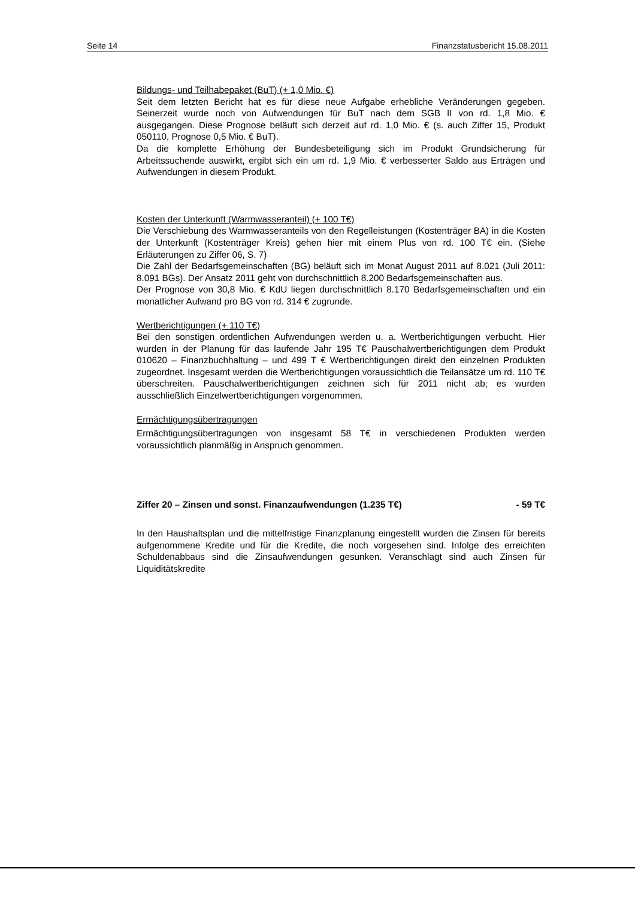Seite 14 Finanzstatusbericht 15.08.2011
Bildungs- und Teilhabepaket (BuT) (+ 1,0 Mio. €)
Seit dem letzten Bericht hat es für diese neue Aufgabe erhebliche Veränderungen gegeben. Seinerzeit wurde noch von Aufwendungen für BuT nach dem SGB II von rd. 1,8 Mio. € ausgegangen. Diese Prognose beläuft sich derzeit auf rd. 1,0 Mio. € (s. auch Ziffer 15, Produkt 050110, Prognose 0,5 Mio. € BuT).
Da die komplette Erhöhung der Bundesbeteiligung sich im Produkt Grundsicherung für Arbeitssuchende auswirkt, ergibt sich ein um rd. 1,9 Mio. € verbesserter Saldo aus Erträgen und Aufwendungen in diesem Produkt.
Kosten der Unterkunft (Warmwasseranteil) (+ 100 T€)
Die Verschiebung des Warmwasseranteils von den Regelleistungen (Kostenträger BA) in die Kosten der Unterkunft (Kostenträger Kreis) gehen hier mit einem Plus von rd. 100 T€ ein. (Siehe Erläuterungen zu Ziffer 06, S. 7)
Die Zahl der Bedarfsgemeinschaften (BG) beläuft sich im Monat August 2011 auf 8.021 (Juli 2011: 8.091 BGs). Der Ansatz 2011 geht von durchschnittlich 8.200 Bedarfsgemeinschaften aus.
Der Prognose von 30,8 Mio. € KdU liegen durchschnittlich 8.170 Bedarfsgemeinschaften und ein monatlicher Aufwand pro BG von rd. 314 € zugrunde.
Wertberichtigungen (+ 110 T€)
Bei den sonstigen ordentlichen Aufwendungen werden u. a. Wertberichtigungen verbucht. Hier wurden in der Planung für das laufende Jahr 195 T€ Pauschalwertberichtigungen dem Produkt 010620 – Finanzbuchhaltung – und 499 T € Wertberichtigungen direkt den einzelnen Produkten zugeordnet. Insgesamt werden die Wertberichtigungen voraussichtlich die Teilansätze um rd. 110 T€ überschreiten. Pauschalwertberichtigungen zeichnen sich für 2011 nicht ab; es wurden ausschließlich Einzelwertberichtigungen vorgenommen.
Ermächtigungsübertragungen
Ermächtigungsübertragungen von insgesamt 58 T€ in verschiedenen Produkten werden voraussichtlich planmäßig in Anspruch genommen.
Ziffer 20 – Zinsen und sonst. Finanzaufwendungen (1.235 T€) - 59 T€
In den Haushaltsplan und die mittelfristige Finanzplanung eingestellt wurden die Zinsen für bereits aufgenommene Kredite und für die Kredite, die noch vorgesehen sind. Infolge des erreichten Schuldenabbaus sind die Zinsaufwendungen gesunken. Veranschlagt sind auch Zinsen für Liquiditätskredite